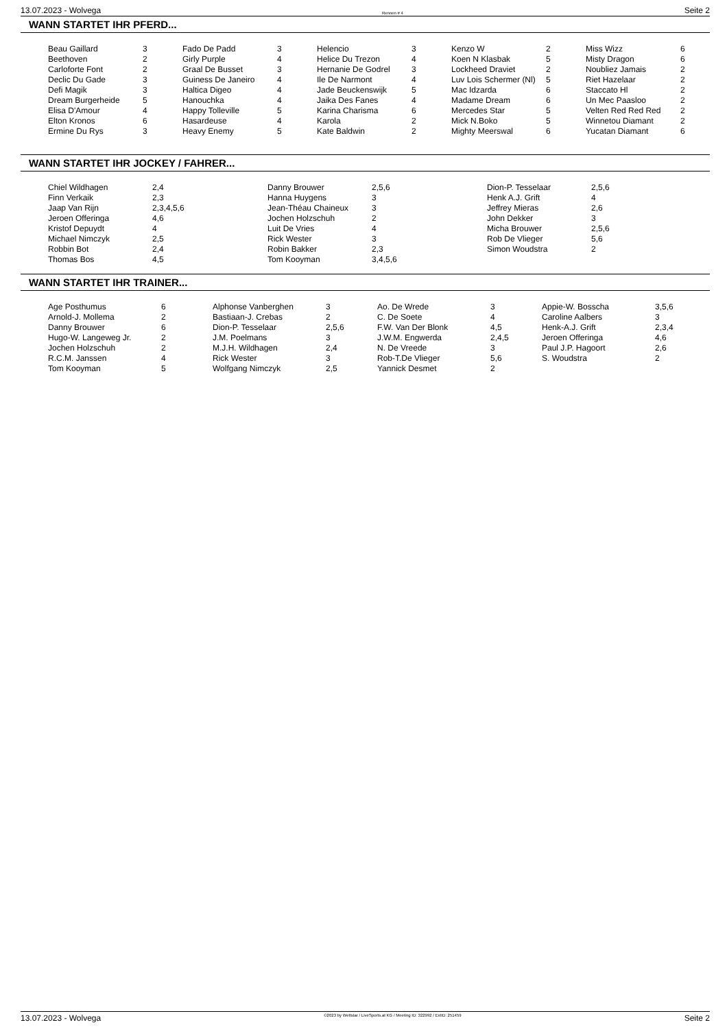13.07.2023 - Wolvega Rennen # 4 Seite 2
WANN STARTET IHR PFERD...
| Beau Gaillard | 3 | Fado De Padd | 3 | Helencio | 3 | Kenzo W | 2 | Miss Wizz | 6 |
| Beethoven | 2 | Girly Purple | 4 | Helice Du Trezon | 4 | Koen N Klasbak | 5 | Misty Dragon | 6 |
| Carloforte Font | 2 | Graal De Busset | 3 | Hernanie De Godrel | 3 | Lockheed Draviet | 2 | Noubliez Jamais | 2 |
| Declic Du Gade | 3 | Guiness De Janeiro | 4 | Ile De Narmont | 4 | Luv Lois Schermer (Nl) | 5 | Riet Hazelaar | 2 |
| Defi Magik | 3 | Haltica Digeo | 4 | Jade Beuckenswijk | 5 | Mac Idzarda | 6 | Staccato Hl | 2 |
| Dream Burgerheide | 5 | Hanouchka | 4 | Jaika Des Fanes | 4 | Madame Dream | 6 | Un Mec Paasloo | 2 |
| Elisa D'Amour | 4 | Happy Tolleville | 5 | Karina Charisma | 6 | Mercedes Star | 5 | Velten Red Red Red | 2 |
| Elton Kronos | 6 | Hasardeuse | 4 | Karola | 2 | Mick N.Boko | 5 | Winnetou Diamant | 2 |
| Ermine Du Rys | 3 | Heavy Enemy | 5 | Kate Baldwin | 2 | Mighty Meerswal | 6 | Yucatan Diamant | 6 |
WANN STARTET IHR JOCKEY / FAHRER...
| Chiel Wildhagen | 2,4 | Danny Brouwer | 2,5,6 | Dion-P. Tesselaar | 2,5,6 |
| Finn Verkaik | 2,3 | Hanna Huygens | 3 | Henk A.J. Grift | 4 |
| Jaap Van Rijn | 2,3,4,5,6 | Jean-Théau Chaineux | 3 | Jeffrey Mieras | 2,6 |
| Jeroen Offeringa | 4,6 | Jochen Holzschuh | 2 | John Dekker | 3 |
| Kristof Depuydt | 4 | Luit De Vries | 4 | Micha Brouwer | 2,5,6 |
| Michael Nimczyk | 2,5 | Rick Wester | 3 | Rob De Vlieger | 5,6 |
| Robbin Bot | 2,4 | Robin Bakker | 2,3 | Simon Woudstra | 2 |
| Thomas Bos | 4,5 | Tom Kooyman | 3,4,5,6 | | |
WANN STARTET IHR TRAINER...
| Age Posthumus | 6 | Alphonse Vanberghen | 3 | Ao. De Wrede | 3 | Appie-W. Bosscha | 3,5,6 |
| Arnold-J. Mollema | 2 | Bastiaan-J. Crebas | 2 | C. De Soete | 4 | Caroline Aalbers | 3 |
| Danny Brouwer | 6 | Dion-P. Tesselaar | 2,5,6 | F.W. Van Der Blonk | 4,5 | Henk-A.J. Grift | 2,3,4 |
| Hugo-W. Langeweg Jr. | 2 | J.M. Poelmans | 3 | J.W.M. Engwerda | 2,4,5 | Jeroen Offeringa | 4,6 |
| Jochen Holzschuh | 2 | M.J.H. Wildhagen | 2,4 | N. De Vreede | 3 | Paul J.P. Hagoort | 2,6 |
| R.C.M. Janssen | 4 | Rick Wester | 3 | Rob-T.De Vlieger | 5,6 | S. Woudstra | 2 |
| Tom Kooyman | 5 | Wolfgang Nimczyk | 2,5 | Yannick Desmet | 2 | | |
13.07.2023 - Wolvega ©2023 by Wettstar / LiveSports.at KG / Meeting ID: 322992 / ExtID: 251459 Seite 2